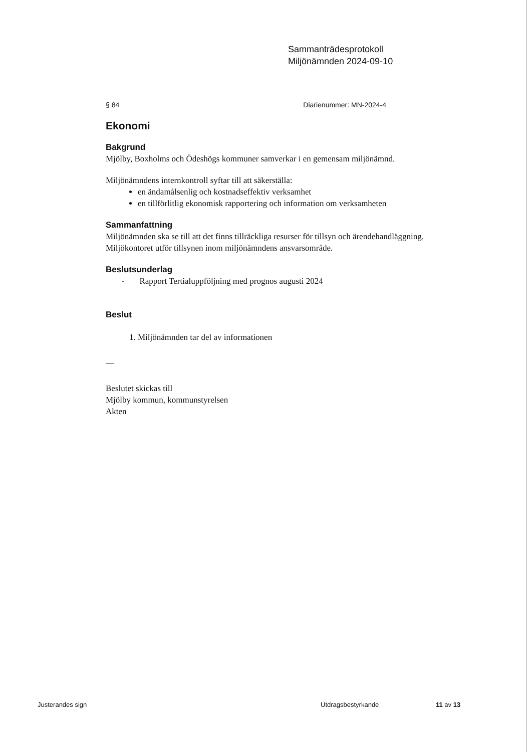Sammanträdesprotokoll
Miljönämnden 2024-09-10
§ 84 Diarienummer: MN-2024-4
Ekonomi
Bakgrund
Mjölby, Boxholms och Ödeshögs kommuner samverkar i en gemensam miljönämnd.
Miljönämndens internkontroll syftar till att säkerställa:
en ändamålsenlig och kostnadseffektiv verksamhet
en tillförlitlig ekonomisk rapportering och information om verksamheten
Sammanfattning
Miljönämnden ska se till att det finns tillräckliga resurser för tillsyn och ärendehandläggning. Miljökontoret utför tillsynen inom miljönämndens ansvarsområde.
Beslutsunderlag
- Rapport Tertialuppföljning med prognos augusti 2024
Beslut
1. Miljönämnden tar del av informationen
—
Beslutet skickas till
Mjölby kommun, kommunstyrelsen
Akten
Justerandes sign Utdragsbestyrkande 11 av 13